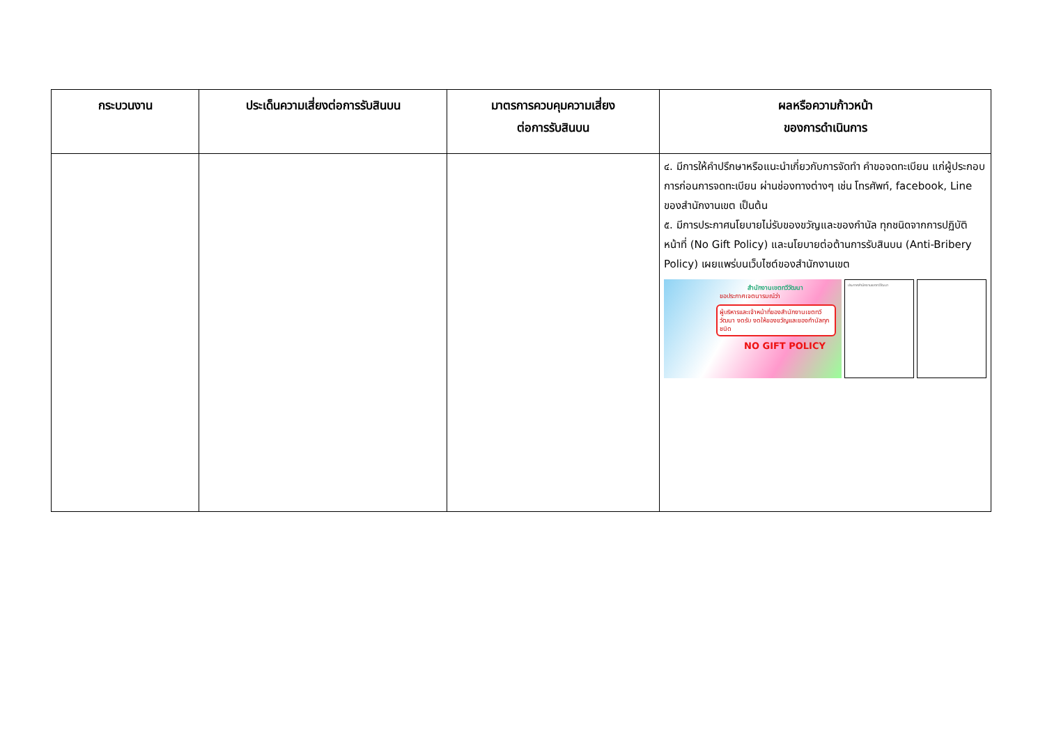| กระบวนงาน | ประเด็นความเสี่ยงต่อการรับสินบน | มาตรการควบคุมความเสี่ยง ต่อการรับสินบน | ผลหรือความก้าวหน้า ของการดำเนินการ |
| --- | --- | --- | --- |
| | | | ๔. มีการให้คำปรึกษาหรือแนะนำเกี่ยวกับการจัดทำ คำขอจดทะเบียน แก่ผู้ประกอบการก่อนการจดทะเบียน ผ่านช่องทางต่างๆ เช่น โทรศัพท์, facebook, Line ของสำนักงานเขต เป็นต้น ๕. มีการประกาศนโยบายไม่รับของขวัญและของกำนัล ทุกชนิดจากการปฏิบัติหน้าที่ (No Gift Policy) และนโยบายต่อต้านการรับสินบน (Anti-Bribery Policy) เผยแพร่บนเว็บไซต์ของสำนักงานเขต สำนักงานเขตทวีวัฒนา ขอประกาศเจตนารมณ์ว่า ผู้บริหารและเจ้าหน้าที่ของสำนักงานเขตทวีวัฒนา งดรับ งดให้ของขวัญและของกำนัลทุกชนิด NO GIFT POLICY ประกาศสำนักงานเขตทวีวัฒนา |